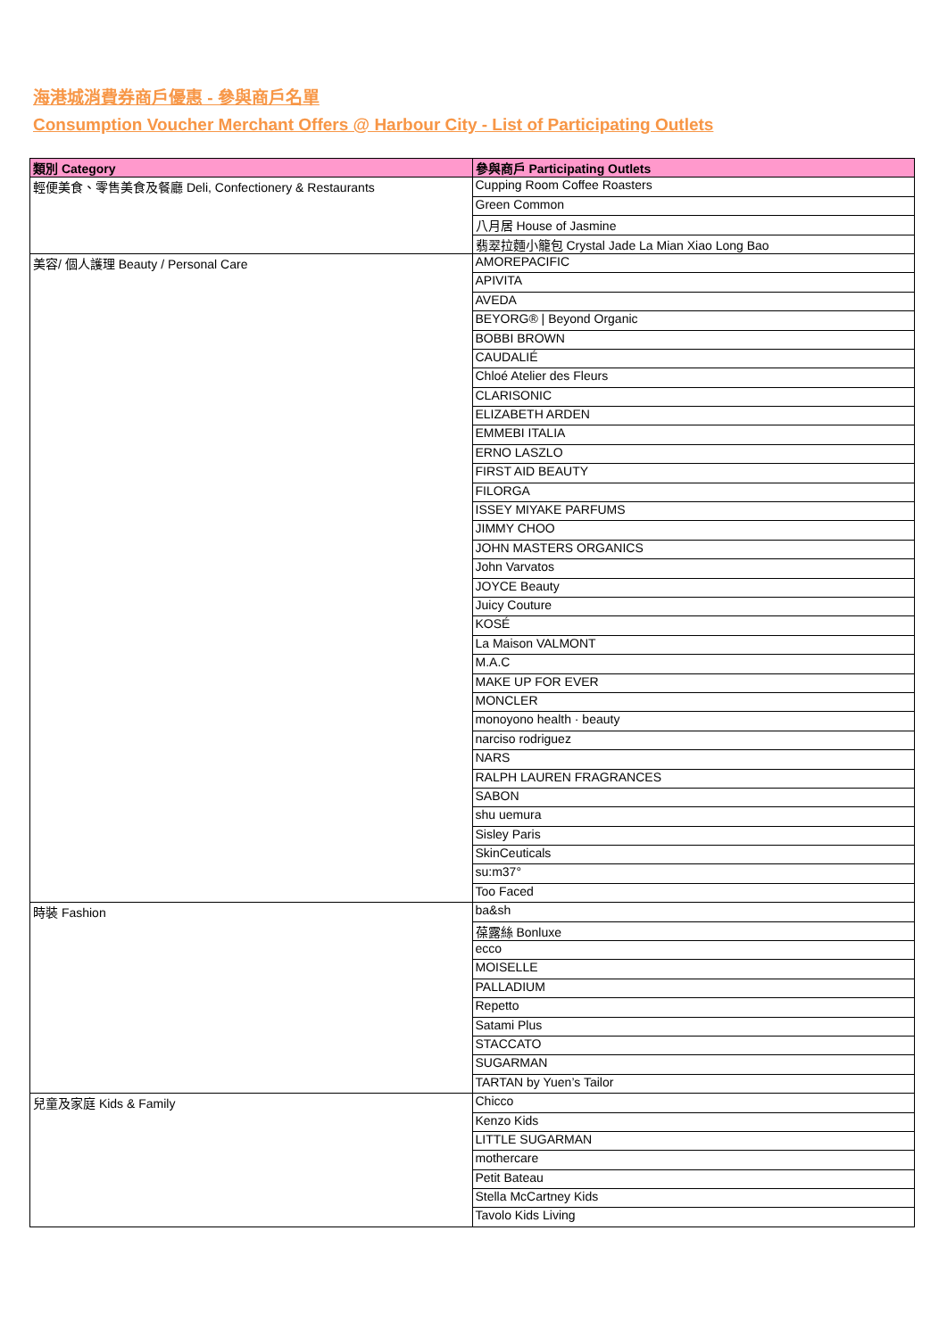海港城消費券商戶優惠 - 參與商戶名單
Consumption Voucher Merchant Offers @ Harbour City - List of Participating Outlets
| 類別 Category | 參與商戶 Participating Outlets |
| --- | --- |
| 輕便美食、零售美食及餐廳 Deli, Confectionery & Restaurants | Cupping Room Coffee Roasters |
| | Green Common |
| | 八月居 House of Jasmine |
| | 翡翠拉麵小籠包 Crystal Jade La Mian Xiao Long Bao |
| 美容/ 個人護理 Beauty / Personal Care | AMOREPACIFIC |
| | APIVITA |
| | AVEDA |
| | BEYORG® / Beyond Organic |
| | BOBBI BROWN |
| | CAUDALIÉ |
| | Chloé Atelier des Fleurs |
| | CLARISONIC |
| | ELIZABETH ARDEN |
| | EMMEBI ITALIA |
| | ERNO LASZLO |
| | FIRST AID BEAUTY |
| | FILORGA |
| | ISSEY MIYAKE PARFUMS |
| | JIMMY CHOO |
| | JOHN MASTERS ORGANICS |
| | John Varvatos |
| | JOYCE Beauty |
| | Juicy Couture |
| | KOSÉ |
| | La Maison VALMONT |
| | M.A.C |
| | MAKE UP FOR EVER |
| | MONCLER |
| | monoyono health · beauty |
| | narciso rodriguez |
| | NARS |
| | RALPH LAUREN FRAGRANCES |
| | SABON |
| | shu uemura |
| | Sisley Paris |
| | SkinCeuticals |
| | su:m37° |
| | Too Faced |
| 時裝 Fashion | ba&sh |
| | 葆露絲 Bonluxe |
| | ecco |
| | MOISELLE |
| | PALLADIUM |
| | Repetto |
| | Satami Plus |
| | STACCATO |
| | SUGARMAN |
| | TARTAN by Yuen’s Tailor |
| 兒童及家庭 Kids & Family | Chicco |
| | Kenzo Kids |
| | LITTLE SUGARMAN |
| | mothercare |
| | Petit Bateau |
| | Stella McCartney Kids |
| | Tavolo Kids Living |